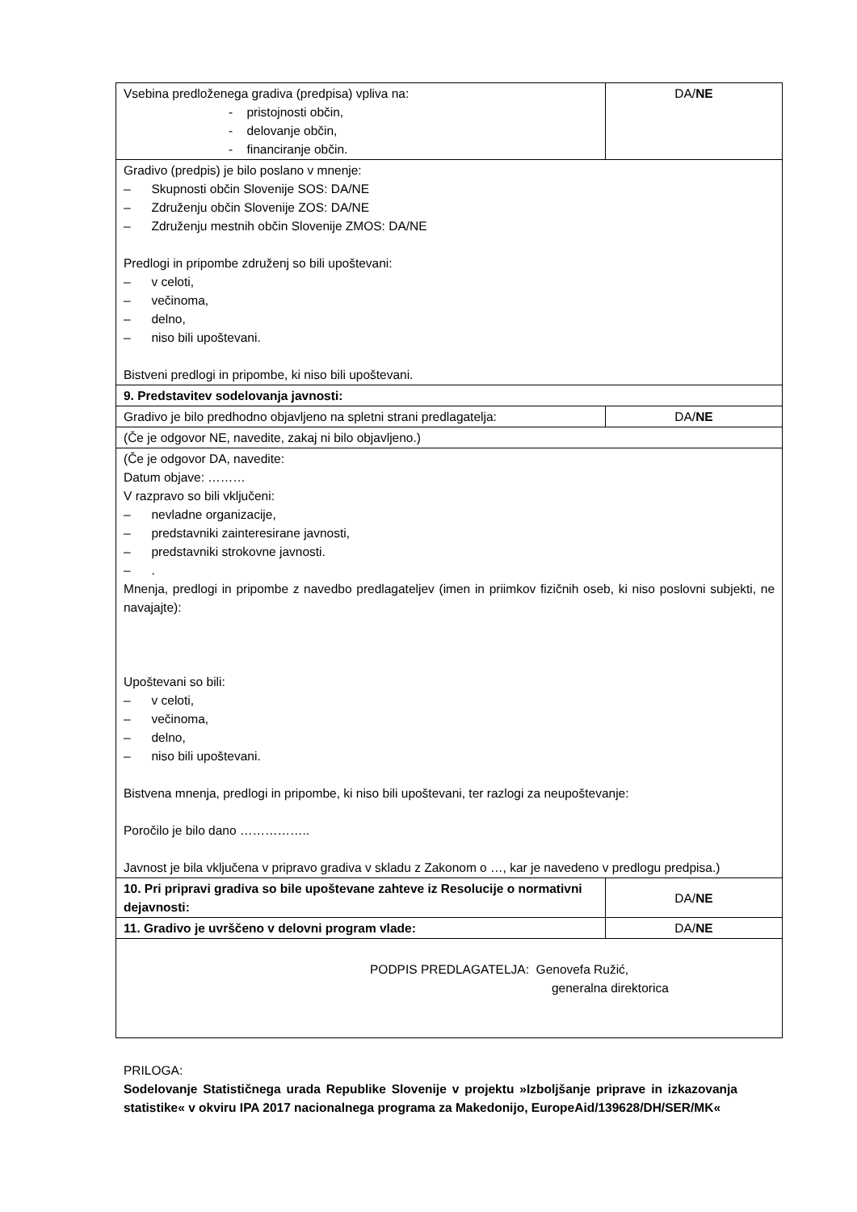| Vsebina predloženega gradiva (predpisa) vpliva na: - pristojnosti občin, - delovanje občin, - financiranje občin. | DA/ NE |
| Gradivo (predpis) je bilo poslano v mnenje: – Skupnosti občin Slovenije SOS: DA/NE – Združenju občin Slovenije ZOS: DA/NE – Združenju mestnih občin Slovenije ZMOS: DA/NE Predlogi in pripombe združenj so bili upoštevani: – v celoti, – večinoma, – delno, – niso bili upoštevani. Bistveni predlogi in pripombe, ki niso bili upoštevani. | |
| 9. Predstavitev sodelovanja javnosti: | |
| Gradivo je bilo predhodno objavljeno na spletni strani predlagatelja: | DA/ NE |
| (Če je odgovor NE, navedite, zakaj ni bilo objavljeno.) | |
| (Če je odgovor DA, navedite: Datum objave: ……… V razpravo so bili vključeni: – nevladne organizacije, – predstavniki zainteresirane javnosti, – predstavniki strokovne javnosti. – . Mnenja, predlogi in pripombe z navedbo predlagateljev (imen in priimkov fizičnih oseb, ki niso poslovni subjekti, ne navajajte): Upoštevani so bili: – v celoti, – večinoma, – delno, – niso bili upoštevani. Bistvena mnenja, predlogi in pripombe, ki niso bili upoštevani, ter razlogi za neupoštevanje: Poročilo je bilo dano …………….. Javnost je bila vključena v pripravo gradiva v skladu z Zakonom o …, kar je navedeno v predlogu predpisa.) | |
| 10. Pri pripravi gradiva so bile upoštevane zahteve iz Resolucije o normativni dejavnosti: | DA/ NE |
| 11. Gradivo je uvrščeno v delovni program vlade: | DA/ NE |
| PODPIS PREDLAGATELJA: Genovefa Ružić, generalna direktorica | |
PRILOGA:
Sodelovanje Statističnega urada Republike Slovenije v projektu »Izboljšanje priprave in izkazovanja statistike« v okviru IPA 2017 nacionalnega programa za Makedonijo, EuropeAid/139628/DH/SER/MK«